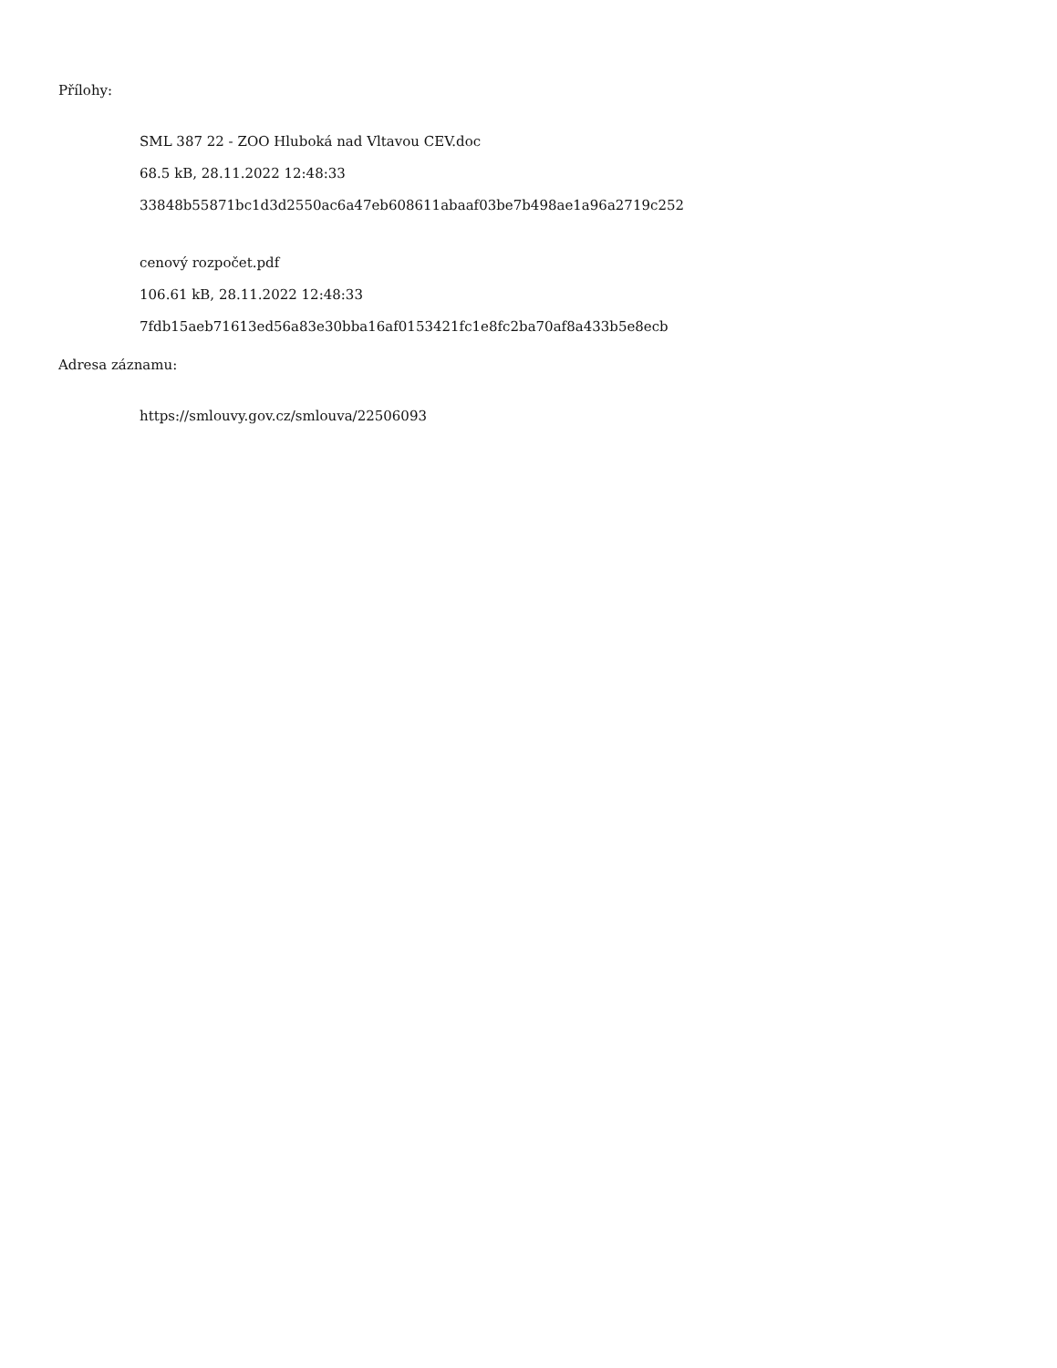Přílohy:
SML 387 22 - ZOO Hluboká nad Vltavou CEV.doc
68.5 kB, 28.11.2022 12:48:33
33848b55871bc1d3d2550ac6a47eb608611abaaf03be7b498ae1a96a2719c252
cenový rozpočet.pdf
106.61 kB, 28.11.2022 12:48:33
7fdb15aeb71613ed56a83e30bba16af0153421fc1e8fc2ba70af8a433b5e8ecb
Adresa záznamu:
https://smlouvy.gov.cz/smlouva/22506093